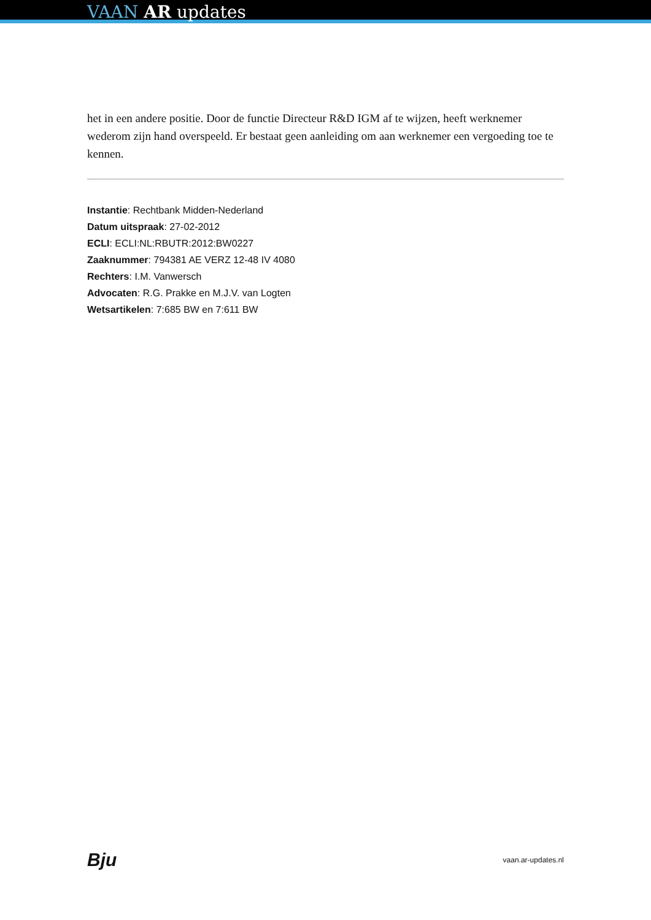VAAN AR updates
het in een andere positie. Door de functie Directeur R&D IGM af te wijzen, heeft werknemer wederom zijn hand overspeeld. Er bestaat geen aanleiding om aan werknemer een vergoeding toe te kennen.
Instantie: Rechtbank Midden-Nederland
Datum uitspraak: 27-02-2012
ECLI: ECLI:NL:RBUTR:2012:BW0227
Zaaknummer: 794381 AE VERZ 12-48 IV 4080
Rechters: I.M. Vanwersch
Advocaten: R.G. Prakke en M.J.V. van Logten
Wetsartikelen: 7:685 BW en 7:611 BW
Bju vaan.ar-updates.nl